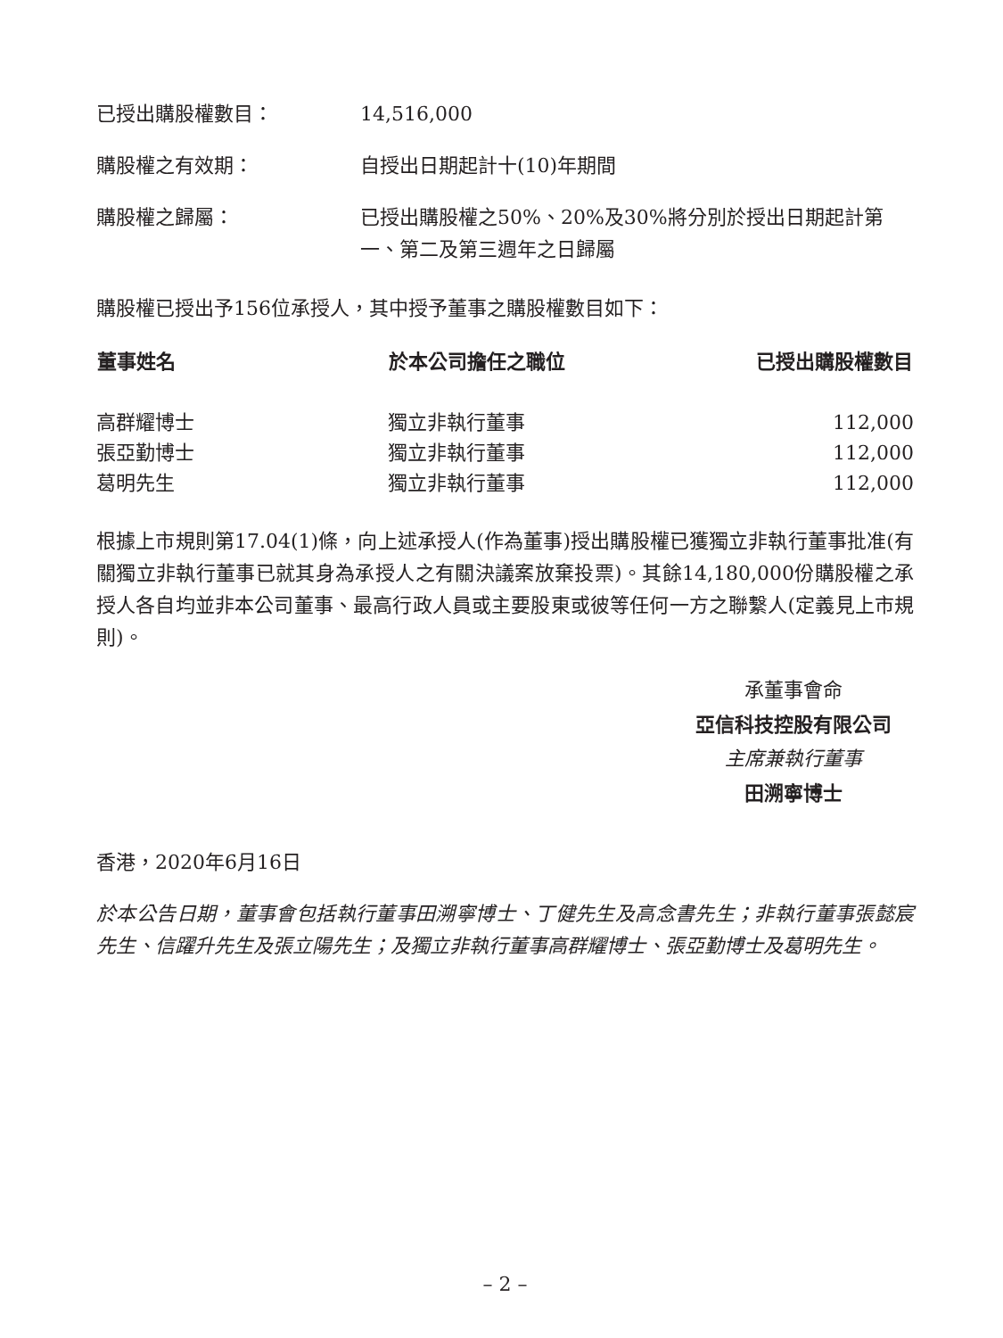已授出購股權數目： 14,516,000
購股權之有效期： 自授出日期起計十(10)年期間
購股權之歸屬： 已授出購股權之50%、20%及30%將分別於授出日期起計第一、第二及第三週年之日歸屬
購股權已授出予156位承授人，其中授予董事之購股權數目如下：
| 董事姓名 | 於本公司擔任之職位 | 已授出購股權數目 |
| --- | --- | --- |
| 高群耀博士 | 獨立非執行董事 | 112,000 |
| 張亞勤博士 | 獨立非執行董事 | 112,000 |
| 葛明先生 | 獨立非執行董事 | 112,000 |
根據上市規則第17.04(1)條，向上述承授人(作為董事)授出購股權已獲獨立非執行董事批准(有關獨立非執行董事已就其身為承授人之有關決議案放棄投票)。其餘14,180,000份購股權之承授人各自均並非本公司董事、最高行政人員或主要股東或彼等任何一方之聯繫人(定義見上市規則)。
承董事會命
亞信科技控股有限公司
主席兼執行董事
田溯寧博士
香港，2020年6月16日
於本公告日期，董事會包括執行董事田溯寧博士、丁健先生及高念書先生；非執行董事張懿宸先生、信躍升先生及張立陽先生；及獨立非執行董事高群耀博士、張亞勤博士及葛明先生。
– 2 –